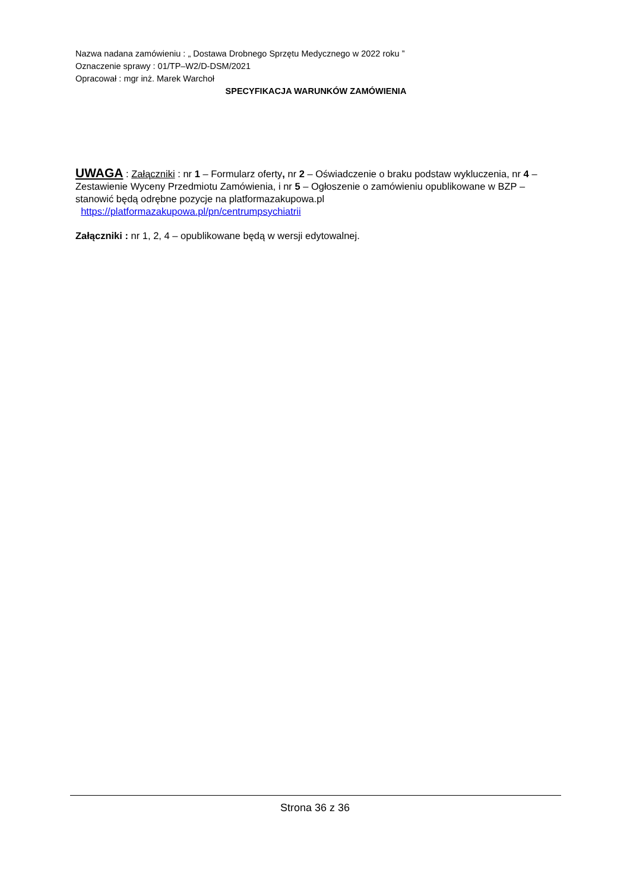Nazwa nadana zamówieniu : „ Dostawa Drobnego Sprzętu Medycznego w 2022 roku ”
Oznaczenie sprawy : 01/TP–W2/D-DSM/2021
Opracował : mgr inż. Marek Warchoł
SPECYFIKACJA WARUNKÓW ZAMÓWIENIA
UWAGA : Załączniki : nr 1 – Formularz oferty, nr 2 – Oświadczenie o braku podstaw wykluczenia, nr 4 – Zestawienie Wyceny Przedmiotu Zamówienia, i nr 5 – Ogłoszenie o zamówieniu opublikowane w BZP – stanowić będą odrębne pozycje na platformazakupowa.pl
https://platformazakupowa.pl/pn/centrumpsychiatrii
Załączniki : nr 1, 2, 4 – opublikowane będą w wersji edytowalnej.
Strona 36 z 36